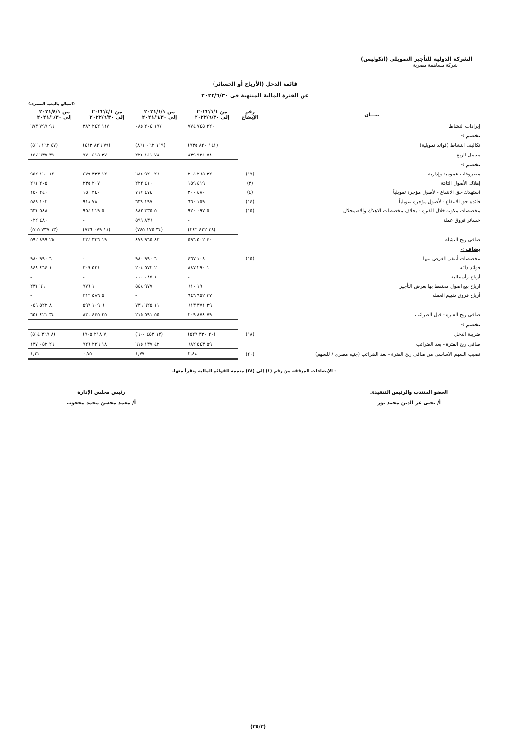الشركة الدولية للتأجير التمويلى (انكوليس)
شركة مساهمة مصرية
قائمة الدخل (الأرباح أو الخسائر)
عن الفترة المالية المنتهية فى ٢٠٢٢/٦/٣٠
(المبالغ بالجنيه المصرى)
| بيـــان | رقم الإيضاح | من ٢٠٢٢/١/١ إلى ٢٠٢٢/٦/٣٠ | من ٢٠٢١/١/١ إلى ٢٠٢١/٦/٣٠ | من ٢٠٢٢/٤/١ إلى ٢٠٢٢/٦/٣٠ | من ٢٠٢١/٤/١ إلى ٢٠٢١/٦/٣٠ |
| --- | --- | --- | --- | --- | --- |
| إيرادات النشاط | | ٢٢٠ ٧٤٥ ٧٧٤ | ١٩٧ ٢٠٤ ٠٨٥ | ١١٧ ٢٤٢ ٣٨٣ | ٩٦ ٧٩٩ ٦٧٣ |
| يخصم :- | | | | | |
| تكاليف النشاط (فوائد تمويلية) | | (١٤١ ٨٢٠ ٩٣٥) | (١١٩ ٠٦٢ ٨٦١) | (٧٩ ٨٢٦ ٤١٣) | (٥٧ ١٦٢ ٥١٦) |
| مجمل الربح | | ٧٨ ٩٢٤ ٨٣٩ | ٧٨ ١٤١ ٢٢٤ | ٣٧ ٤١٥ ٩٧٠ | ٣٩ ٦٣٧ ١٥٧ |
| يخصم :- | | | | | |
| مصروفات عمومية وإدارية | (١٩) | ٣٢ ٢٦٥ ٢٠٤ | ٢٦ ٩٢٠ ٦٨٤ | ١٢ ٣٣٣ ٤٧٩ | ١٢ ١٦٠ ٩٥٢ |
| إهلاك الأصول الثابتة | (٣) | ٤١٩ ١٥٩ | ٤١٠ ٢٢٣ | ٢٠٧ ٢٣٥ | ٢٠٥ ٢٦١ |
| استهلاك حق الانتفاع - لأصول مؤجرة تمويلياً | (٤) | ٤٨٠ ٣٠٠ | ٤٧٤ ٧١٧ | ٢٤٠ ١٥٠ | ٢٤٠ ١٥٠ |
| فائدة حق الانتفاع - لأصول مؤجرة تمويلياً | (١٤) | ١٥٩ ٦٦٠ | ١٩٧ ٦٣٩ | ٧٨ ٩١٨ | ١٠٢ ٥٤٩ |
| مخصصات مكونة خلال الفترة - بخلاف مخصصات الاهلاك والاضمحلال | (١٥) | ٥ ٠٩٧ ٩٢٠ | ٥ ٣٣٥ ٨٨٣ | ٥ ٢١٩ ٩٥٤ | ٥٤٨ ٦٣١ |
| خسائر فروق عملة | | - | ٨٣٦ ٥٩٩ | - | ٤٨٠ ٠٢٢ |
| | | (٣٨ ٤٢٢ ٢٤٣) | (٣٤ ١٧٥ ٧٤٥) | (١٨ ٠٧٩ ٧٣٦) | (١٣ ٧٣٧ ٥١٥) |
| صافى ربح النشاط | | ٤٠ ٥٠٢ ٥٩٦ | ٤٣ ٩٦٥ ٤٧٩ | ١٩ ٣٣٦ ٢٣٤ | ٢٥ ٨٩٩ ٥٩٢ |
| يضاف :- | | | | | |
| مخصصات أنتفى الغرض منها | (١٥) | ١٠٨ ٤٦٧ | ٦ ٩٩٠ ٩٨٠ | - | ٦ ٩٩٠ ٩٨٠ |
| فوائد دائنة | | ١ ٢٩٠ ٨٨٧ | ٢ ٥٧٢ ٢٠٨ | ٥٢١ ٣٠٩ | ١ ٤٦٤ ٨٤٨ |
| أرباح رأسمالية | | - | ١ ٠٨٥ ٠٠٠ | - | - |
| ارباح بيع اصول محتفظ بها بغرض التأجير | | ١٩ ٦١٠ | ٩٧٧ ٥٤٨ | ١ ٩٧٦ | ٦٦ ٢٣١ |
| أرباح فروق تقييم العملة | | ٣٧ ٩٥٢ ٦٤٩ | - | ٥ ٥٨٦ ٣١٢ | - |
| | | ٣٩ ٣٧١ ٦١٣ | ١١ ٦٢٥ ٧٣٦ | ٦ ١٠٩ ٥٩٧ | ٨ ٥٢٢ ٠٥٩ |
| صافى ربح الفترة - قبل الضرائب | | ٧٩ ٨٧٤ ٢٠٩ | ٥٥ ٥٩١ ٢١٥ | ٢٥ ٤٤٥ ٨٣١ | ٣٤ ٤٢١ ٦٥١ |
| يخصم :- | | | | | |
| ضريبة الدخل | (١٨) | (٢٠ ٣٣٠ ٥٢٧) | (١٣ ٤٥٣ ٦٠٠) | (٧ ٢١٨ ٩٠٥) | (٨ ٣٦٩ ٥١٤) |
| صافى ربح الفترة - بعد الضرائب | | ٥٩ ٥٤٣ ٦٨٢ | ٤٢ ١٣٧ ٦١٥ | ١٨ ٢٢٦ ٩٢٦ | ٢٦ ٠٥٢ ١٣٧ |
| نصيب السهم الاساسى من صافى ربح الفترة - بعد الضرائب (جنيه مصرى / للسهم) | (٢٠) | ٢,٤٨ | ١,٧٧ | ٠,٧٥ | ١,٣١ |
- الإيضاحات المرفقة من رقم (١) إلى (٢٨) متممة للقوائم المالية وتقرأ معها.
العضو المنتدب والرئيس التنفيذى
أ/ يحيى عز الدين محمد نور
رئيس مجلس الإدارة
أ/ محمد محسن محمد محجوب
(٣٥/٣)